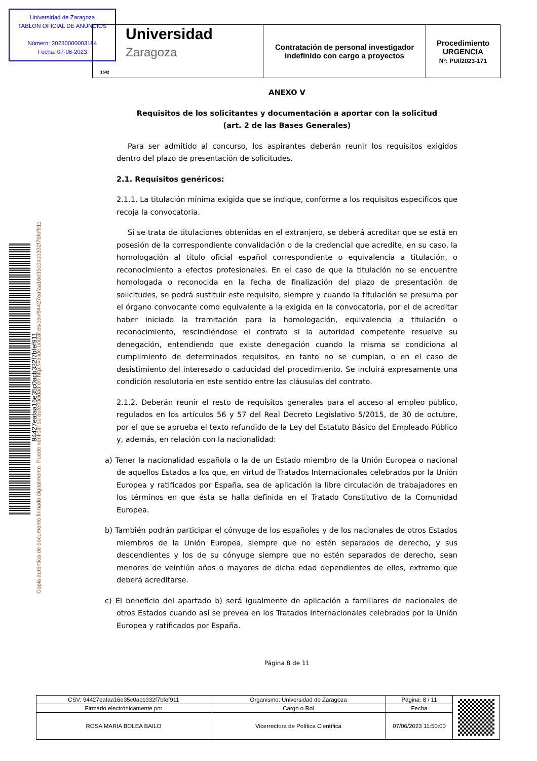Universidad de Zaragoza
TABLON OFICIAL DE ANUNCIOS
Número: 20230000003184
Fecha: 07-06-2023
| Universidad Zaragoza 1542 | Contratación de personal investigador indefinido con cargo a proyectos | Procedimiento URGENCIA Nº: PUI/2023-171 |
94427eafaa16e35c0acb332f7bfef911
Copia auténtica de documento firmado digitalmente. Puede verificar su autenticidad en http://valide.unizar.es/csv/94427eafaa16e35c0acb332f7bfef911
ANEXO V
Requisitos de los solicitantes y documentación a aportar con la solicitud
(art. 2 de las Bases Generales)
Para ser admitido al concurso, los aspirantes deberán reunir los requisitos exigidos dentro del plazo de presentación de solicitudes.
2.1. Requisitos genéricos:
2.1.1. La titulación mínima exigida que se indique, conforme a los requisitos específicos que recoja la convocatoria.
Si se trata de titulaciones obtenidas en el extranjero, se deberá acreditar que se está en posesión de la correspondiente convalidación o de la credencial que acredite, en su caso, la homologación al título oficial español correspondiente o equivalencia a titulación, o reconocimiento a efectos profesionales. En el caso de que la titulación no se encuentre homologada o reconocida en la fecha de finalización del plazo de presentación de solicitudes, se podrá sustituir este requisito, siempre y cuando la titulación se presuma por el órgano convocante como equivalente a la exigida en la convocatoria, por el de acreditar haber iniciado la tramitación para la homologación, equivalencia a titulación o reconocimiento, rescindiéndose el contrato si la autoridad competente resuelve su denegación, entendiendo que existe denegación cuando la misma se condiciona al cumplimiento de determinados requisitos, en tanto no se cumplan, o en el caso de desistimiento del interesado o caducidad del procedimiento. Se incluirá expresamente una condición resolutoria en este sentido entre las cláusulas del contrato.
2.1.2. Deberán reunir el resto de requisitos generales para el acceso al empleo público, regulados en los artículos 56 y 57 del Real Decreto Legislativo 5/2015, de 30 de octubre, por el que se aprueba el texto refundido de la Ley del Estatuto Básico del Empleado Público y, además, en relación con la nacionalidad:
a) Tener la nacionalidad española o la de un Estado miembro de la Unión Europea o nacional de aquellos Estados a los que, en virtud de Tratados Internacionales celebrados por la Unión Europea y ratificados por España, sea de aplicación la libre circulación de trabajadores en los términos en que ésta se halla definida en el Tratado Constitutivo de la Comunidad Europea.
b) También podrán participar el cónyuge de los españoles y de los nacionales de otros Estados miembros de la Unión Europea, siempre que no estén separados de derecho, y sus descendientes y los de su cónyuge siempre que no estén separados de derecho, sean menores de veintiún años o mayores de dicha edad dependientes de ellos, extremo que deberá acreditarse.
c) El beneficio del apartado b) será igualmente de aplicación a familiares de nacionales de otros Estados cuando así se prevea en los Tratados Internacionales celebrados por la Unión Europea y ratificados por España.
Página 8 de 11
| CSV: 94427eafaa16e35c0acb332f7bfef911 | Organismo: Universidad de Zaragoza | Página: 8 / 11 | |
| Firmado electrónicamente por | Cargo o Rol | Fecha | |
| ROSA MARIA BOLEA BAILO | Vicerrectora de Política Científica | 07/06/2023 11:50:00 | |